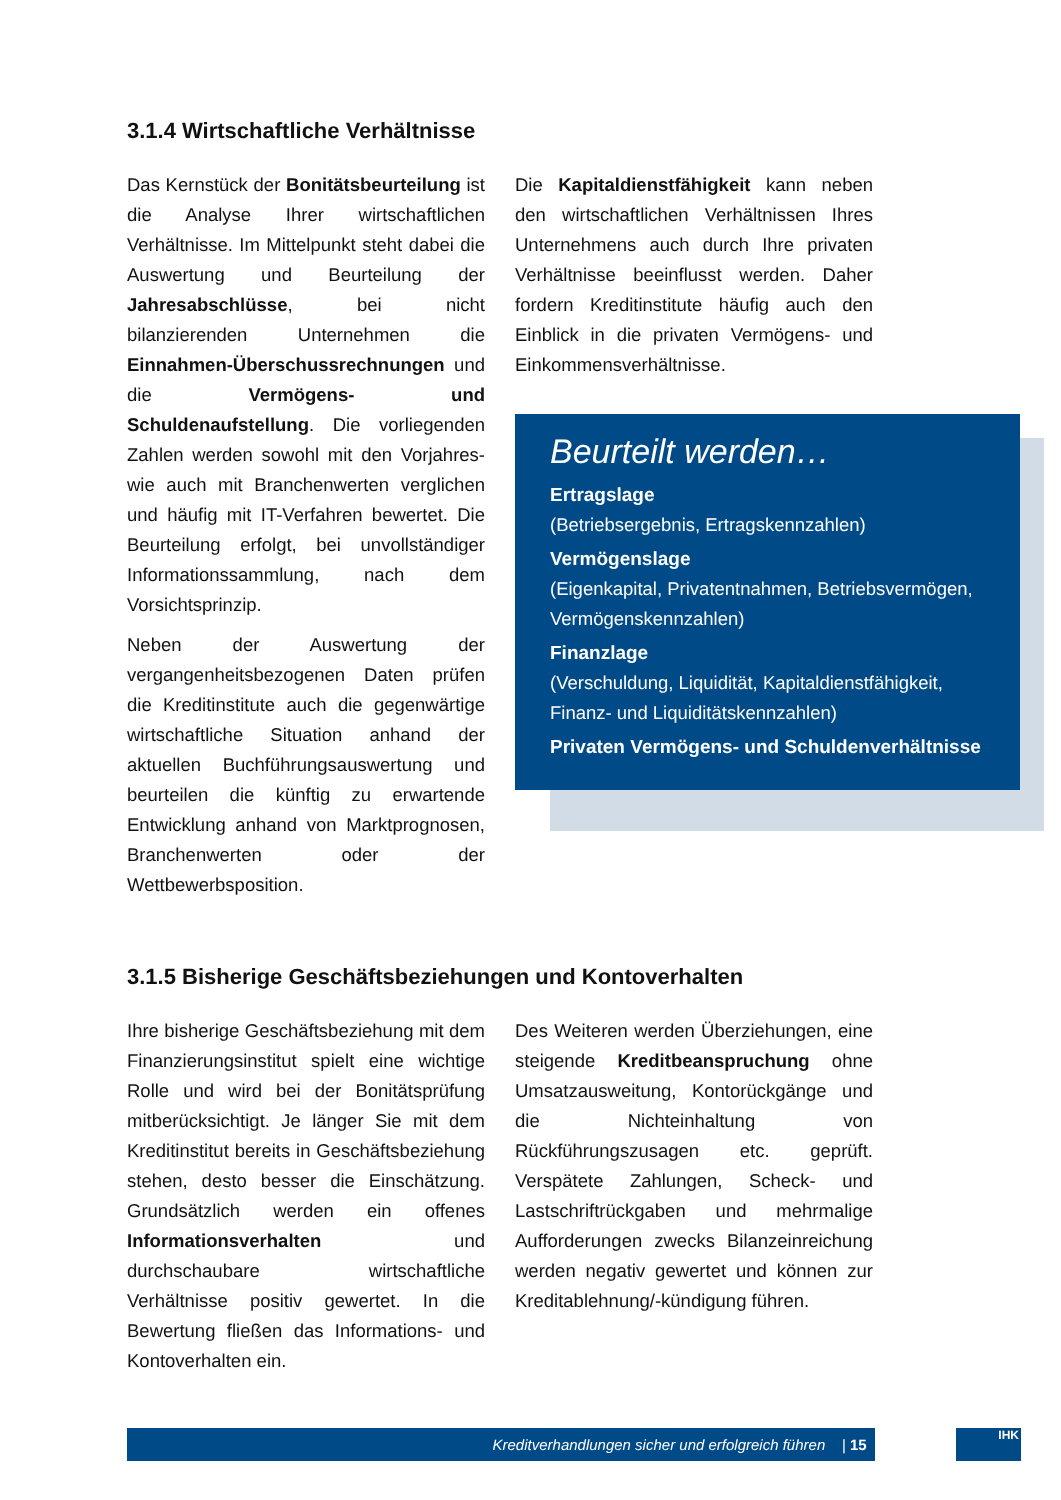3.1.4 Wirtschaftliche Verhältnisse
Das Kernstück der Bonitätsbeurteilung ist die Analyse Ihrer wirtschaftlichen Verhältnisse. Im Mittelpunkt steht dabei die Auswertung und Beurteilung der Jahresabschlüsse, bei nicht bilanzierenden Unternehmen die Einnahmen-Überschussrechnungen und die Vermögens- und Schuldenaufstellung. Die vorliegenden Zahlen werden sowohl mit den Vorjahres- wie auch mit Branchenwerten verglichen und häufig mit IT-Verfahren bewertet. Die Beurteilung erfolgt, bei unvollständiger Informationssammlung, nach dem Vorsichtsprinzip.
Neben der Auswertung der vergangenheitsbezogenen Daten prüfen die Kreditinstitute auch die gegenwärtige wirtschaftliche Situation anhand der aktuellen Buchführungsauswertung und beurteilen die künftig zu erwartende Entwicklung anhand von Marktprognosen, Branchenwerten oder der Wettbewerbsposition.
Die Kapitaldienstfähigkeit kann neben den wirtschaftlichen Verhältnissen Ihres Unternehmens auch durch Ihre privaten Verhältnisse beeinflusst werden. Daher fordern Kreditinstitute häufig auch den Einblick in die privaten Vermögens- und Einkommensverhältnisse.
Beurteilt werden…
Ertragslage
(Betriebsergebnis, Ertragskennzahlen)
Vermögenslage
(Eigenkapital, Privatentnahmen, Betriebsvermögen, Vermögenskennzahlen)
Finanzlage
(Verschuldung, Liquidität, Kapitaldienstfähigkeit, Finanz- und Liquiditätskennzahlen)
Privaten Vermögens- und Schuldenverhältnisse
3.1.5 Bisherige Geschäftsbeziehungen und Kontoverhalten
Ihre bisherige Geschäftsbeziehung mit dem Finanzierungsinstitut spielt eine wichtige Rolle und wird bei der Bonitätsprüfung mitberücksichtigt. Je länger Sie mit dem Kreditinstitut bereits in Geschäftsbeziehung stehen, desto besser die Einschätzung. Grundsätzlich werden ein offenes Informationsverhalten und durchschaubare wirtschaftliche Verhältnisse positiv gewertet. In die Bewertung fließen das Informations- und Kontoverhalten ein.
Des Weiteren werden Überziehungen, eine steigende Kreditbeanspruchung ohne Umsatzausweitung, Kontorückgänge und die Nichteinhaltung von Rückführungszusagen etc. geprüft. Verspätete Zahlungen, Scheck- und Lastschriftrückgaben und mehrmalige Aufforderungen zwecks Bilanzeinreichung werden negativ gewertet und können zur Kreditablehnung/-kündigung führen.
Kreditverhandlungen sicher und erfolgreich führen | 15 IHK